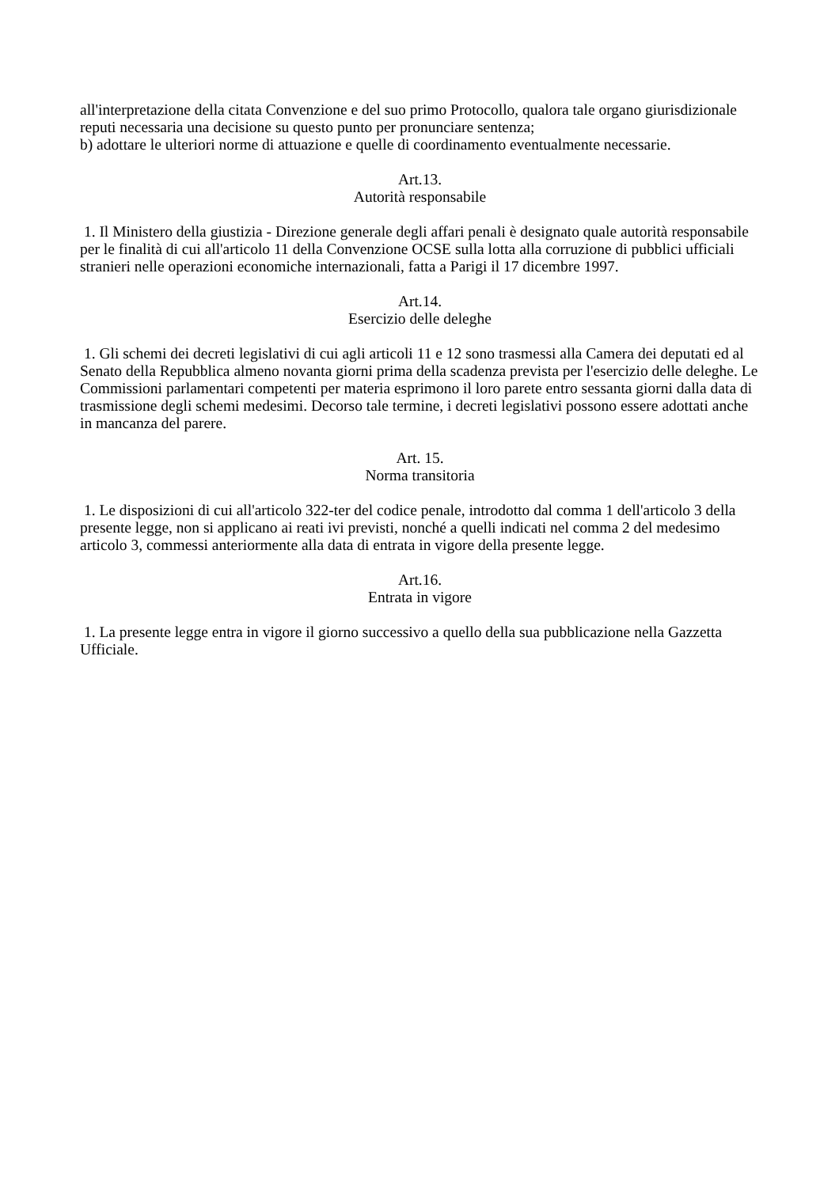all'interpretazione della citata Convenzione e del suo primo Protocollo, qualora tale organo giurisdizionale reputi necessaria una decisione su questo punto per pronunciare sentenza;
b) adottare le ulteriori norme di attuazione e quelle di coordinamento eventualmente necessarie.
Art.13.
Autorità responsabile
1. Il Ministero della giustizia - Direzione generale degli affari penali è designato quale autorità responsabile per le finalità di cui all'articolo 11 della Convenzione OCSE sulla lotta alla corruzione di pubblici ufficiali stranieri nelle operazioni economiche internazionali, fatta a Parigi il 17 dicembre 1997.
Art.14.
Esercizio delle deleghe
1. Gli schemi dei decreti legislativi di cui agli articoli 11 e 12 sono trasmessi alla Camera dei deputati ed al Senato della Repubblica almeno novanta giorni prima della scadenza prevista per l'esercizio delle deleghe. Le Commissioni parlamentari competenti per materia esprimono il loro parete entro sessanta giorni dalla data di trasmissione degli schemi medesimi. Decorso tale termine, i decreti legislativi possono essere adottati anche in mancanza del parere.
Art. 15.
Norma transitoria
1. Le disposizioni di cui all'articolo 322-ter del codice penale, introdotto dal comma 1 dell'articolo 3 della presente legge, non si applicano ai reati ivi previsti, nonché a quelli indicati nel comma 2 del medesimo articolo 3, commessi anteriormente alla data di entrata in vigore della presente legge.
Art.16.
Entrata in vigore
1. La presente legge entra in vigore il giorno successivo a quello della sua pubblicazione nella Gazzetta Ufficiale.